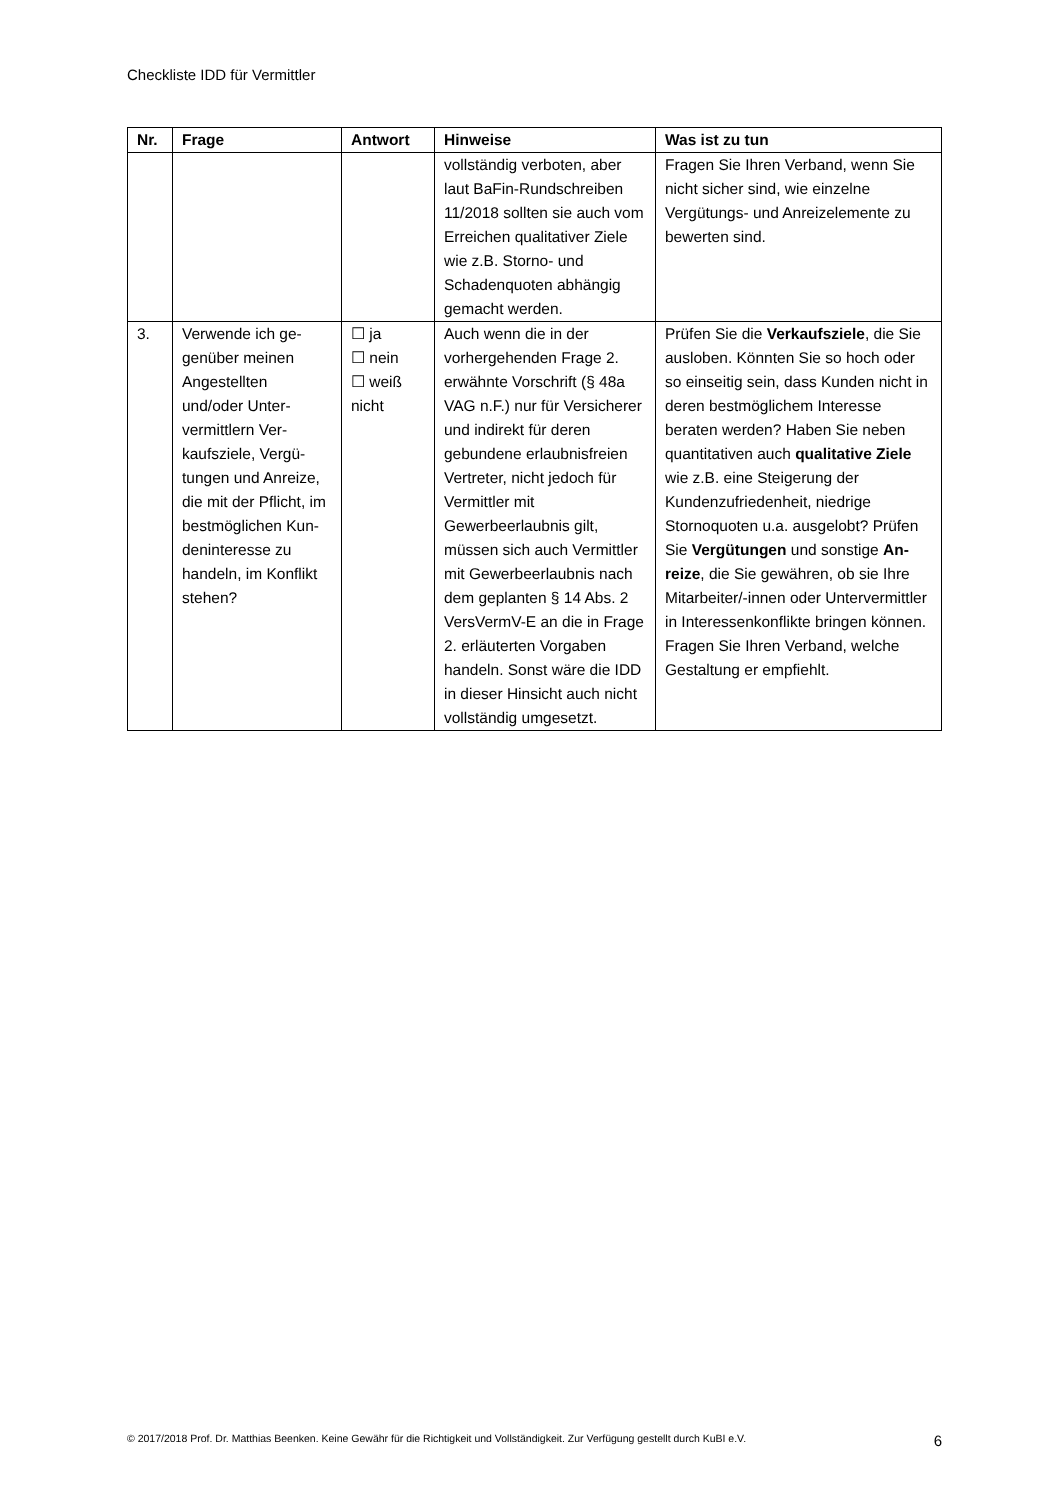Checkliste IDD für Vermittler
| Nr. | Frage | Antwort | Hinweise | Was ist zu tun |
| --- | --- | --- | --- | --- |
| | | | vollständig verboten, aber laut BaFin-Rund­schreiben 11/2018 soll­ten sie auch vom Errei­chen qualitativer Ziele wie z.B. Storno- und Schadenquoten abhän­gig gemacht werden. | Fragen Sie Ihren Verband, wenn Sie nicht sicher sind, wie einzelne Vergütungs- und Anreizelemente zu bewerten sind. |
| 3. | Verwende ich ge­genüber meinen Angestellten und/oder Unter­vermittlern Ver­kaufsziele, Vergü­tungen und An­reize, die mit der Pflicht, im best­möglichen Kun­deninteresse zu handeln, im Kon­flikt stehen? | ☐ ja ☐ nein ☐ weiß nicht | Auch wenn die in der vorhergehenden Frage 2. erwähnte Vorschrift (§ 48a VAG n.F.) nur für Versicherer und indirekt für deren gebundene er­laubnisfreien Vertreter, nicht jedoch für Vermitt­ler mit Gewerbeerlaub­nis gilt, müssen sich auch Vermittler mit Gewer­beerlaubnis nach dem geplanten § 14 Abs. 2 VersVermV-E an die in Frage 2. erläuterten Vor­gaben handeln. Sonst wäre die IDD in dieser Hinsicht auch nicht voll­ständig umgesetzt. | Prüfen Sie die Verkaufsziele , die Sie ausloben. Könnten Sie so hoch oder so einseitig sein, dass Kunden nicht in deren bestmögli­chem Interesse beraten werden? Haben Sie neben quantitativen auch qualitative Ziele wie z.B. eine Steigerung der Kundenzu­friedenheit, niedrige Stornoquo­ten u.a. ausgelobt? Prüfen Sie Vergütungen und sonstige An­reize , die Sie gewähren, ob sie Ihre Mitarbeiter/-innen oder Un­tervermittler in Interessenkon­flikte bringen können. Fragen Sie Ihren Verband, welche Gestal­tung er empfiehlt. |
© 2017/2018 Prof. Dr. Matthias Beenken. Keine Gewähr für die Richtigkeit und Vollständigkeit. Zur Verfügung gestellt durch KuBI e.V. 6